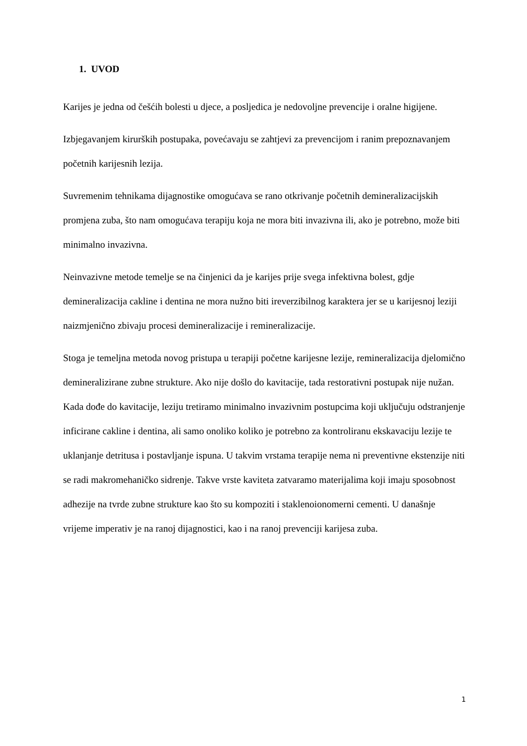1. UVOD
Karijes je jedna od češćih bolesti u djece, a posljedica je nedovoljne prevencije i oralne higijene.
Izbjegavanjem kirurških postupaka, povećavaju se zahtjevi za prevencijom i ranim prepoznavanjem početnih karijesnih lezija.
Suvremenim tehnikama dijagnostike omogućava se rano otkrivanje početnih demineralizacijskih promjena zuba, što nam omogućava terapiju koja ne mora biti invazivna ili, ako je potrebno, može biti minimalno invazivna.
Neinvazivne metode temelje se na činjenici da je karijes prije svega infektivna bolest, gdje demineralizacija cakline i dentina ne mora nužno biti ireverzibilnog karaktera jer se u karijesnoj leziji naizmjenično zbivaju procesi demineralizacije i remineralizacije.
Stoga je temeljna metoda novog pristupa u terapiji početne karijesne lezije, remineralizacija djelomično demineralizirane zubne strukture. Ako nije došlo do kavitacije, tada restorativni postupak nije nužan. Kada dođe do kavitacije, leziju tretiramo minimalno invazivnim postupcima koji uključuju odstranjenje inficirane cakline i dentina, ali samo onoliko koliko je potrebno za kontroliranu ekskavaciju lezije te uklanjanje detritusa i postavljanje ispuna. U takvim vrstama terapije nema ni preventivne ekstenzije niti se radi makromehaničko sidrenje. Takve vrste kaviteta zatvaramo materijalima koji imaju sposobnost adhezije na tvrde zubne strukture kao što su kompoziti i staklenoionomerni cementi. U današnje vrijeme imperativ je na ranoj dijagnostici, kao i na ranoj prevenciji karijesa zuba.
1